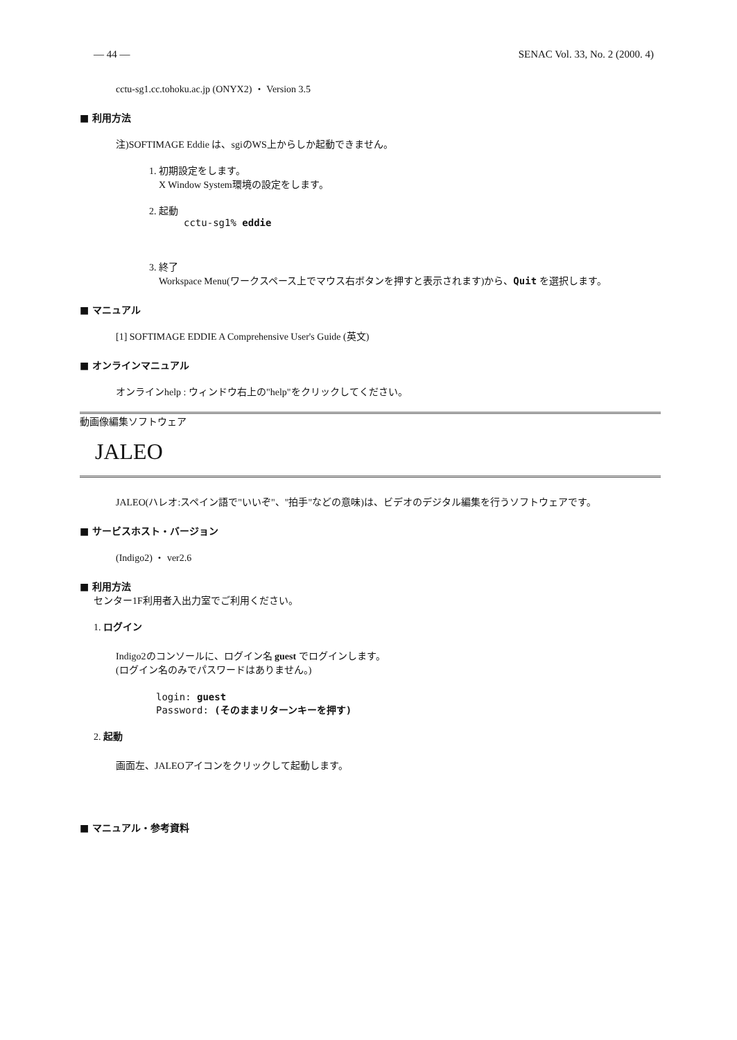— 44 — SENAC Vol. 33, No. 2 (2000. 4)
cctu-sg1.cc.tohoku.ac.jp (ONYX2) ・ Version 3.5
■ 利用方法
注)SOFTIMAGE Eddie は、sgiのWS上からしか起動できません。
1. 初期設定をします。
X Window System環境の設定をします。
2. 起動
cctu-sg1% eddie
3. 終了
Workspace Menu(ワークスペース上でマウス右ボタンを押すと表示されます)から、Quit を選択します。
■ マニュアル
[1] SOFTIMAGE EDDIE A Comprehensive User's Guide (英文)
■ オンラインマニュアル
オンラインhelp : ウィンドウ右上の"help"をクリックしてください。
動画像編集ソフトウェア
JALEO
JALEO(ハレオ:スペイン語で"いいぞ"、"拍手"などの意味)は、ビデオのデジタル編集を行うソフトウェアです。
■ サービスホスト・バージョン
(Indigo2) ・ ver2.6
■ 利用方法
センター1F利用者入出力室でご利用ください。
1. ログイン
Indigo2のコンソールに、ログイン名 guest でログインします。
(ログイン名のみでパスワードはありません。)
login: guest
Password: (そのままリターンキーを押す)
2. 起動
画面左、JALEOアイコンをクリックして起動します。
■ マニュアル・参考資料